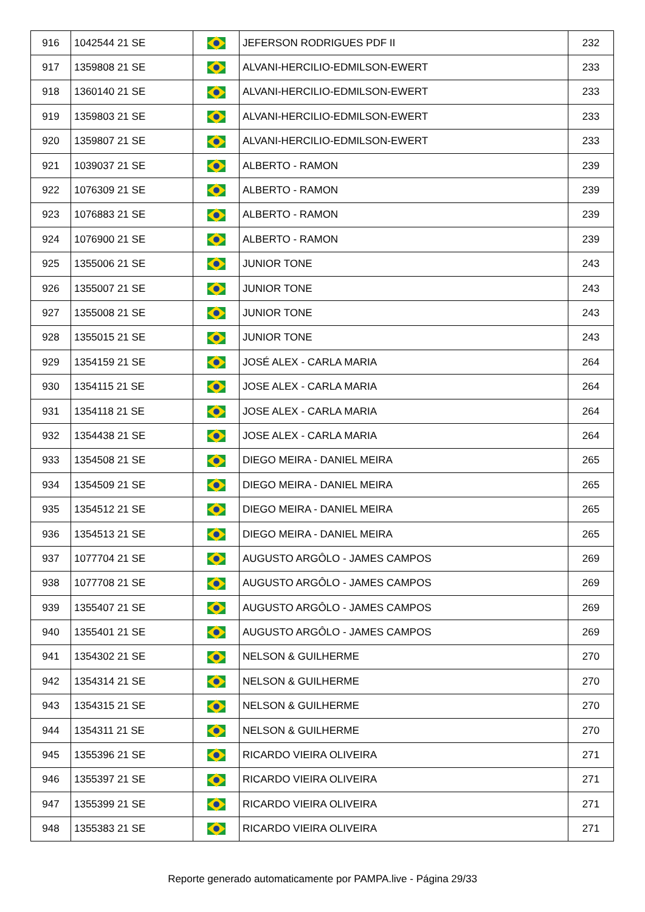| 916 | 1042544 21 SE | | JEFERSON RODRIGUES PDF II | 232 |
| 917 | 1359808 21 SE | | ALVANI-HERCILIO-EDMILSON-EWERT | 233 |
| 918 | 1360140 21 SE | | ALVANI-HERCILIO-EDMILSON-EWERT | 233 |
| 919 | 1359803 21 SE | | ALVANI-HERCILIO-EDMILSON-EWERT | 233 |
| 920 | 1359807 21 SE | | ALVANI-HERCILIO-EDMILSON-EWERT | 233 |
| 921 | 1039037 21 SE | | ALBERTO - RAMON | 239 |
| 922 | 1076309 21 SE | | ALBERTO - RAMON | 239 |
| 923 | 1076883 21 SE | | ALBERTO - RAMON | 239 |
| 924 | 1076900 21 SE | | ALBERTO - RAMON | 239 |
| 925 | 1355006 21 SE | | JUNIOR TONE | 243 |
| 926 | 1355007 21 SE | | JUNIOR TONE | 243 |
| 927 | 1355008 21 SE | | JUNIOR TONE | 243 |
| 928 | 1355015 21 SE | | JUNIOR TONE | 243 |
| 929 | 1354159 21 SE | | JOSÉ ALEX - CARLA MARIA | 264 |
| 930 | 1354115 21 SE | | JOSE ALEX - CARLA MARIA | 264 |
| 931 | 1354118 21 SE | | JOSE ALEX - CARLA MARIA | 264 |
| 932 | 1354438 21 SE | | JOSE ALEX - CARLA MARIA | 264 |
| 933 | 1354508 21 SE | | DIEGO MEIRA - DANIEL MEIRA | 265 |
| 934 | 1354509 21 SE | | DIEGO MEIRA - DANIEL MEIRA | 265 |
| 935 | 1354512 21 SE | | DIEGO MEIRA - DANIEL MEIRA | 265 |
| 936 | 1354513 21 SE | | DIEGO MEIRA - DANIEL MEIRA | 265 |
| 937 | 1077704 21 SE | | AUGUSTO ARGÔLO - JAMES CAMPOS | 269 |
| 938 | 1077708 21 SE | | AUGUSTO ARGÔLO - JAMES CAMPOS | 269 |
| 939 | 1355407 21 SE | | AUGUSTO ARGÔLO - JAMES CAMPOS | 269 |
| 940 | 1355401 21 SE | | AUGUSTO ARGÔLO - JAMES CAMPOS | 269 |
| 941 | 1354302 21 SE | | NELSON & GUILHERME | 270 |
| 942 | 1354314 21 SE | | NELSON & GUILHERME | 270 |
| 943 | 1354315 21 SE | | NELSON & GUILHERME | 270 |
| 944 | 1354311 21 SE | | NELSON & GUILHERME | 270 |
| 945 | 1355396 21 SE | | RICARDO VIEIRA OLIVEIRA | 271 |
| 946 | 1355397 21 SE | | RICARDO VIEIRA OLIVEIRA | 271 |
| 947 | 1355399 21 SE | | RICARDO VIEIRA OLIVEIRA | 271 |
| 948 | 1355383 21 SE | | RICARDO VIEIRA OLIVEIRA | 271 |
Reporte generado automaticamente por PAMPA.live - Página 29/33